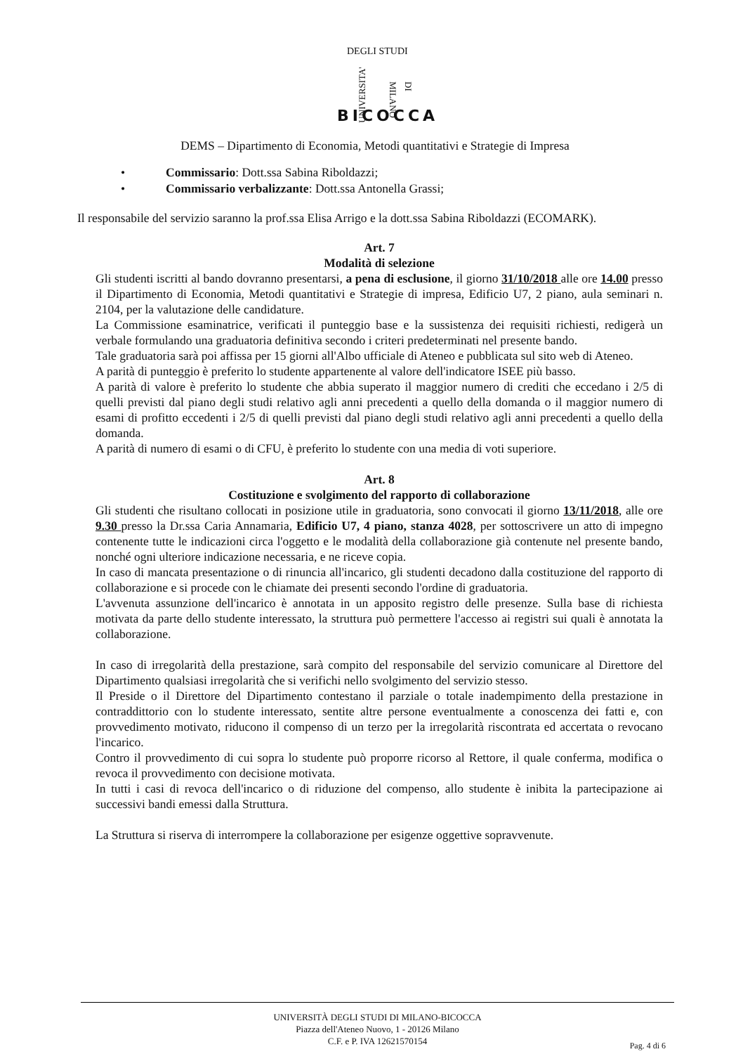DEGLI STUDI
UNIVERSITA' DI MILANO
BICOCCA
DEMS – Dipartimento di Economia, Metodi quantitativi e Strategie di Impresa
• Commissario: Dott.ssa Sabina Riboldazzi;
• Commissario verbalizzante: Dott.ssa Antonella Grassi;
Il responsabile del servizio saranno la prof.ssa Elisa Arrigo e la dott.ssa Sabina Riboldazzi (ECOMARK).
Art. 7
Modalità di selezione
Gli studenti iscritti al bando dovranno presentarsi, a pena di esclusione, il giorno 31/10/2018 alle ore 14.00 presso il Dipartimento di Economia, Metodi quantitativi e Strategie di impresa, Edificio U7, 2 piano, aula seminari n. 2104, per la valutazione delle candidature.
La Commissione esaminatrice, verificati il punteggio base e la sussistenza dei requisiti richiesti, redigerà un verbale formulando una graduatoria definitiva secondo i criteri predeterminati nel presente bando.
Tale graduatoria sarà poi affissa per 15 giorni all'Albo ufficiale di Ateneo e pubblicata sul sito web di Ateneo.
A parità di punteggio è preferito lo studente appartenente al valore dell'indicatore ISEE più basso.
A parità di valore è preferito lo studente che abbia superato il maggior numero di crediti che eccedano i 2/5 di quelli previsti dal piano degli studi relativo agli anni precedenti a quello della domanda o il maggior numero di esami di profitto eccedenti i 2/5 di quelli previsti dal piano degli studi relativo agli anni precedenti a quello della domanda.
A parità di numero di esami o di CFU, è preferito lo studente con una media di voti superiore.
Art. 8
Costituzione e svolgimento del rapporto di collaborazione
Gli studenti che risultano collocati in posizione utile in graduatoria, sono convocati il giorno 13/11/2018, alle ore 9.30 presso la Dr.ssa Caria Annamaria, Edificio U7, 4 piano, stanza 4028, per sottoscrivere un atto di impegno contenente tutte le indicazioni circa l'oggetto e le modalità della collaborazione già contenute nel presente bando, nonché ogni ulteriore indicazione necessaria, e ne riceve copia.
In caso di mancata presentazione o di rinuncia all'incarico, gli studenti decadono dalla costituzione del rapporto di collaborazione e si procede con le chiamate dei presenti secondo l'ordine di graduatoria.
L'avvenuta assunzione dell'incarico è annotata in un apposito registro delle presenze. Sulla base di richiesta motivata da parte dello studente interessato, la struttura può permettere l'accesso ai registri sui quali è annotata la collaborazione.
In caso di irregolarità della prestazione, sarà compito del responsabile del servizio comunicare al Direttore del Dipartimento qualsiasi irregolarità che si verifichi nello svolgimento del servizio stesso.
Il Preside o il Direttore del Dipartimento contestano il parziale o totale inadempimento della prestazione in contraddittorio con lo studente interessato, sentite altre persone eventualmente a conoscenza dei fatti e, con provvedimento motivato, riducono il compenso di un terzo per la irregolarità riscontrata ed accertata o revocano l'incarico.
Contro il provvedimento di cui sopra lo studente può proporre ricorso al Rettore, il quale conferma, modifica o revoca il provvedimento con decisione motivata.
In tutti i casi di revoca dell'incarico o di riduzione del compenso, allo studente è inibita la partecipazione ai successivi bandi emessi dalla Struttura.
La Struttura si riserva di interrompere la collaborazione per esigenze oggettive sopravvenute.
UNIVERSITÀ DEGLI STUDI DI MILANO-BICOCCA
Piazza dell'Ateneo Nuovo, 1 - 20126 Milano
C.F. e P. IVA 12621570154
Pag. 4 di 6